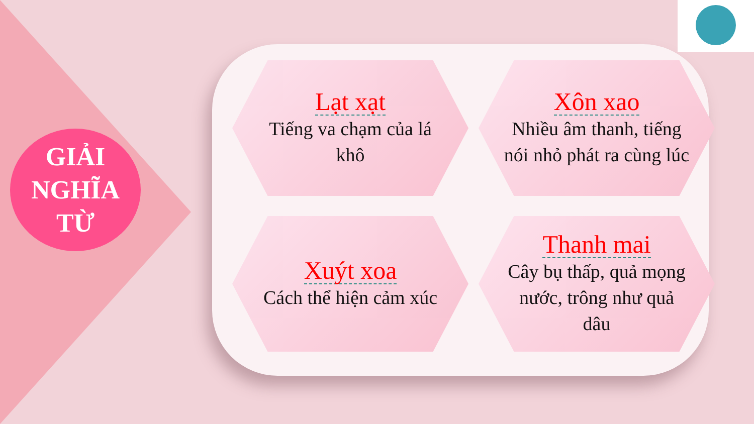GIẢI
NGHĨA
TỪ
Lạt xạt
Tiếng va chạm của lá khô
Xôn xao
Nhiều âm thanh, tiếng nói nhỏ phát ra cùng lúc
Xuýt xoa
Cách thể hiện cảm xúc
Thanh mai
Cây bụ thấp, quả mọng nước, trông như quả dâu